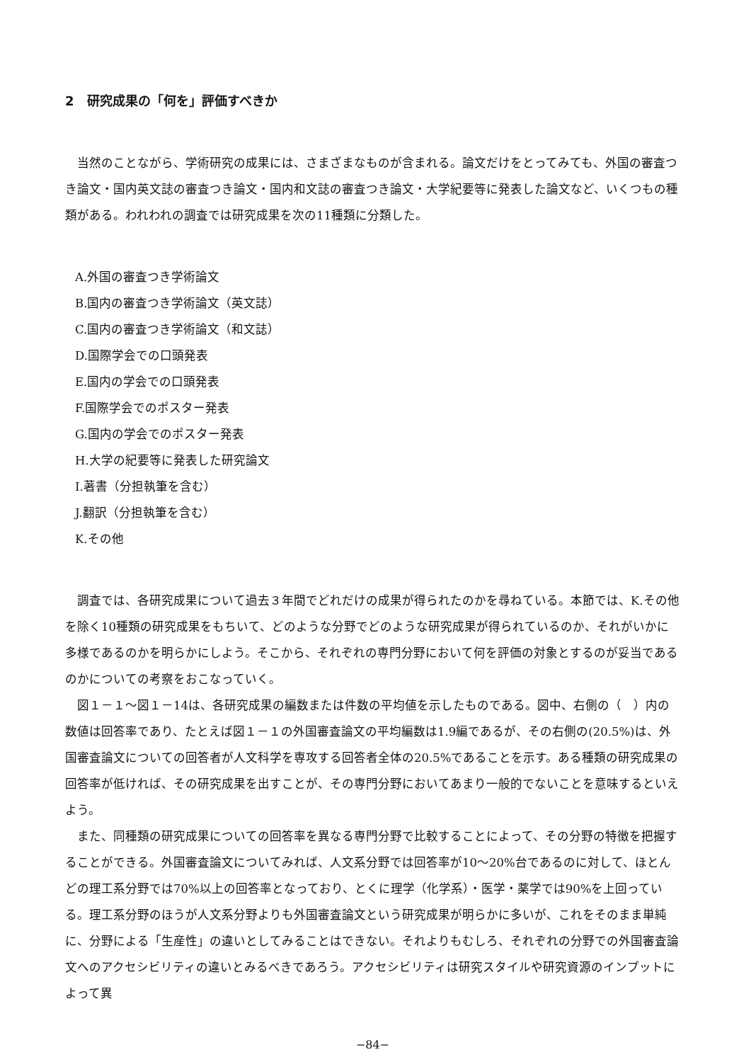2　研究成果の「何を」評価すべきか
当然のことながら、学術研究の成果には、さまざまなものが含まれる。論文だけをとってみても、外国の審査つき論文・国内英文誌の審査つき論文・国内和文誌の審査つき論文・大学紀要等に発表した論文など、いくつもの種類がある。われわれの調査では研究成果を次の11種類に分類した。
A.外国の審査つき学術論文
B.国内の審査つき学術論文（英文誌）
C.国内の審査つき学術論文（和文誌）
D.国際学会での口頭発表
E.国内の学会での口頭発表
F.国際学会でのポスター発表
G.国内の学会でのポスター発表
H.大学の紀要等に発表した研究論文
I.著書（分担執筆を含む）
J.翻訳（分担執筆を含む）
K.その他
調査では、各研究成果について過去３年間でどれだけの成果が得られたのかを尋ねている。本節では、K.その他を除く10種類の研究成果をもちいて、どのような分野でどのような研究成果が得られているのか、それがいかに多様であるのかを明らかにしよう。そこから、それぞれの専門分野において何を評価の対象とするのが妥当であるのかについての考察をおこなっていく。
図１－１～図１－14は、各研究成果の編数または件数の平均値を示したものである。図中、右側の（　）内の数値は回答率であり、たとえば図１－１の外国審査論文の平均編数は1.9編であるが、その右側の(20.5%)は、外国審査論文についての回答者が人文科学を専攻する回答者全体の20.5%であることを示す。ある種類の研究成果の回答率が低ければ、その研究成果を出すことが、その専門分野においてあまり一般的でないことを意味するといえよう。
また、同種類の研究成果についての回答率を異なる専門分野で比較することによって、その分野の特徴を把握することができる。外国審査論文についてみれば、人文系分野では回答率が10～20%台であるのに対して、ほとんどの理工系分野では70%以上の回答率となっており、とくに理学（化学系）・医学・薬学では90%を上回っている。理工系分野のほうが人文系分野よりも外国審査論文という研究成果が明らかに多いが、これをそのまま単純に、分野による「生産性」の違いとしてみることはできない。それよりもむしろ、それぞれの分野での外国審査論文へのアクセシビリティの違いとみるべきであろう。アクセシビリティは研究スタイルや研究資源のインプットによって異
−84−